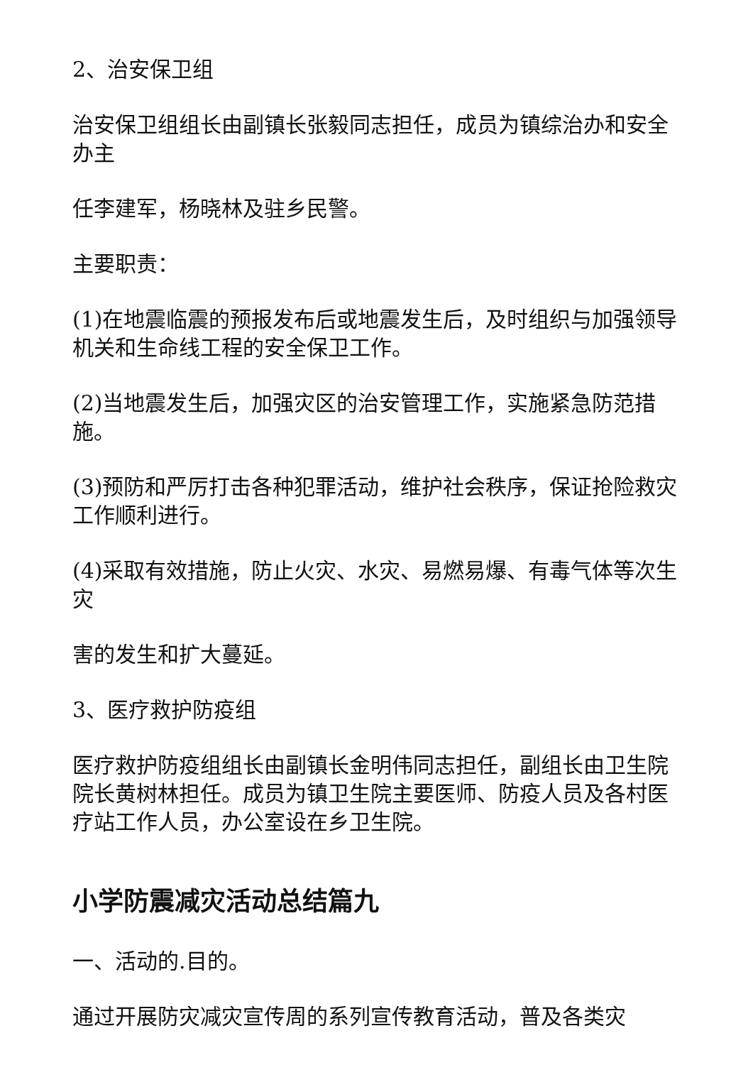2、治安保卫组
治安保卫组组长由副镇长张毅同志担任，成员为镇综治办和安全办主
任李建军，杨晓林及驻乡民警。
主要职责：
(1)在地震临震的预报发布后或地震发生后，及时组织与加强领导机关和生命线工程的安全保卫工作。
(2)当地震发生后，加强灾区的治安管理工作，实施紧急防范措施。
(3)预防和严厉打击各种犯罪活动，维护社会秩序，保证抢险救灾工作顺利进行。
(4)采取有效措施，防止火灾、水灾、易燃易爆、有毒气体等次生灾
害的发生和扩大蔓延。
3、医疗救护防疫组
医疗救护防疫组组长由副镇长金明伟同志担任，副组长由卫生院院长黄树林担任。成员为镇卫生院主要医师、防疫人员及各村医疗站工作人员，办公室设在乡卫生院。
小学防震减灾活动总结篇九
一、活动的.目的。
通过开展防灾减灾宣传周的系列宣传教育活动，普及各类灾